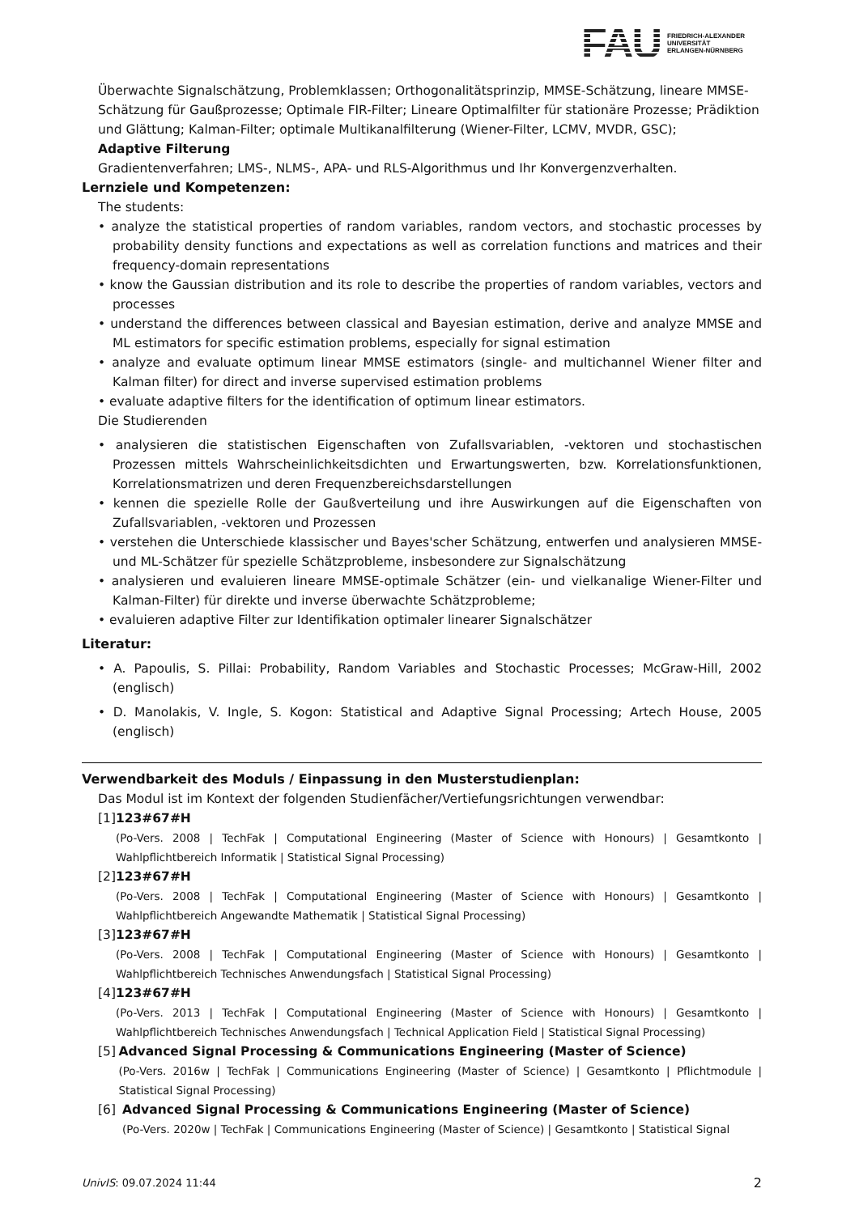FAU
FRIEDRICH-ALEXANDER
UNIVERSITÄT
ERLANGEN-NÜRNBERG
Überwachte Signalschätzung, Problemklassen; Orthogonalitätsprinzip, MMSE-Schätzung, lineare MMSE-Schätzung für Gaußprozesse; Optimale FIR-Filter; Lineare Optimalfilter für stationäre Prozesse; Prädiktion und Glättung; Kalman-Filter; optimale Multikanalfilterung (Wiener-Filter, LCMV, MVDR, GSC);
Adaptive Filterung
Gradientenverfahren; LMS-, NLMS-, APA- und RLS-Algorithmus und Ihr Konvergenzverhalten.
Lernziele und Kompetenzen:
The students:
analyze the statistical properties of random variables, random vectors, and stochastic processes by probability density functions and expectations as well as correlation functions and matrices and their frequency-domain representations
know the Gaussian distribution and its role to describe the properties of random variables, vectors and processes
understand the differences between classical and Bayesian estimation, derive and analyze MMSE and ML estimators for specific estimation problems, especially for signal estimation
analyze and evaluate optimum linear MMSE estimators (single- and multichannel Wiener filter and Kalman filter) for direct and inverse supervised estimation problems
evaluate adaptive filters for the identification of optimum linear estimators.
Die Studierenden
analysieren die statistischen Eigenschaften von Zufallsvariablen, -vektoren und stochastischen Prozessen mittels Wahrscheinlichkeitsdichten und Erwartungswerten, bzw. Korrelationsfunktionen, Korrelationsmatrizen und deren Frequenzbereichsdarstellungen
kennen die spezielle Rolle der Gaußverteilung und ihre Auswirkungen auf die Eigenschaften von Zufallsvariablen, -vektoren und Prozessen
verstehen die Unterschiede klassischer und Bayes'scher Schätzung, entwerfen und analysieren MMSE- und ML-Schätzer für spezielle Schätzprobleme, insbesondere zur Signalschätzung
analysieren und evaluieren lineare MMSE-optimale Schätzer (ein- und vielkanalige Wiener-Filter und Kalman-Filter) für direkte und inverse überwachte Schätzprobleme;
evaluieren adaptive Filter zur Identifikation optimaler linearer Signalschätzer
Literatur:
A. Papoulis, S. Pillai: Probability, Random Variables and Stochastic Processes; McGraw-Hill, 2002 (englisch)
D. Manolakis, V. Ingle, S. Kogon: Statistical and Adaptive Signal Processing; Artech House, 2005 (englisch)
Verwendbarkeit des Moduls / Einpassung in den Musterstudienplan:
Das Modul ist im Kontext der folgenden Studienfächer/Vertiefungsrichtungen verwendbar:
[1] 123#67#H
(Po-Vers. 2008 | TechFak | Computational Engineering (Master of Science with Honours) | Gesamtkonto | Wahlpflichtbereich Informatik | Statistical Signal Processing)
[2] 123#67#H
(Po-Vers. 2008 | TechFak | Computational Engineering (Master of Science with Honours) | Gesamtkonto | Wahlpflichtbereich Angewandte Mathematik | Statistical Signal Processing)
[3] 123#67#H
(Po-Vers. 2008 | TechFak | Computational Engineering (Master of Science with Honours) | Gesamtkonto | Wahlpflichtbereich Technisches Anwendungsfach | Statistical Signal Processing)
[4] 123#67#H
(Po-Vers. 2013 | TechFak | Computational Engineering (Master of Science with Honours) | Gesamtkonto | Wahlpflichtbereich Technisches Anwendungsfach | Technical Application Field | Statistical Signal Processing)
[5] Advanced Signal Processing & Communications Engineering (Master of Science)
(Po-Vers. 2016w | TechFak | Communications Engineering (Master of Science) | Gesamtkonto | Pflichtmodule | Statistical Signal Processing)
[6] Advanced Signal Processing & Communications Engineering (Master of Science)
(Po-Vers. 2020w | TechFak | Communications Engineering (Master of Science) | Gesamtkonto | Statistical Signal
UnivIS: 09.07.2024 11:44 2